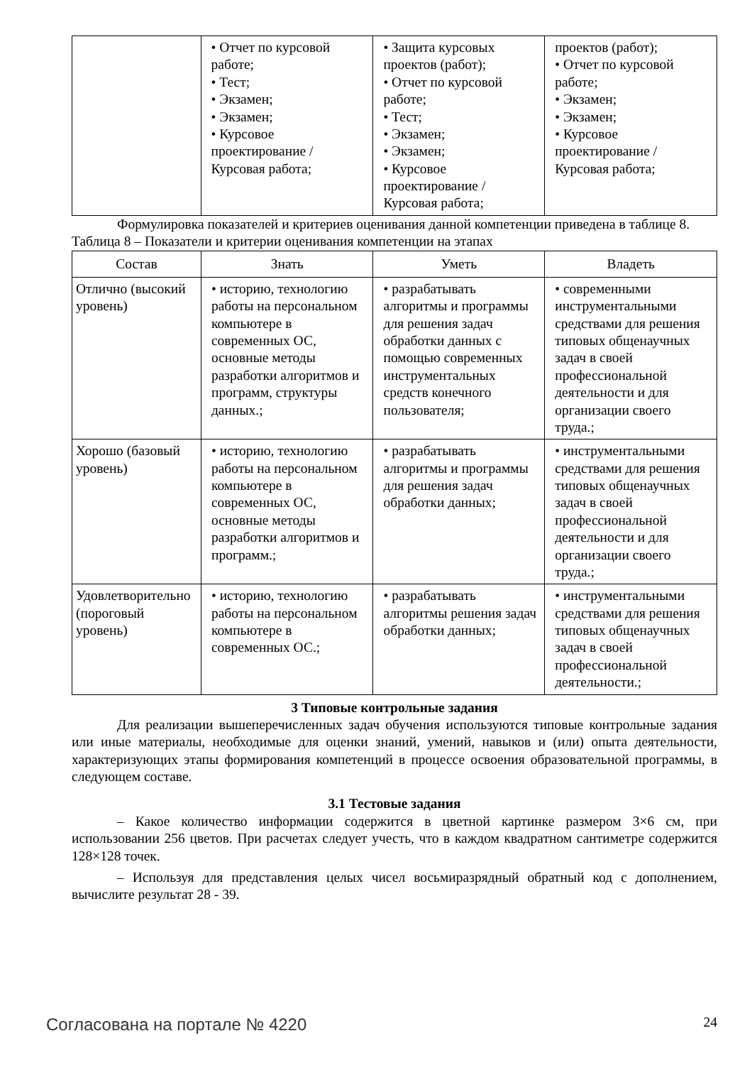| | • Отчет по курсовой работе; • Тест; • Экзамен; • Экзамен; • Курсовое проектирование / Курсовая работа; | • Защита курсовых проектов (работ); • Отчет по курсовой работе; • Тест; • Экзамен; • Экзамен; • Курсовое проектирование / Курсовая работа; | проектов (работ); • Отчет по курсовой работе; • Экзамен; • Экзамен; • Курсовое проектирование / Курсовая работа; |
Формулировка показателей и критериев оценивания данной компетенции приведена в таблице 8.
Таблица 8 – Показатели и критерии оценивания компетенции на этапах
| Состав | Знать | Уметь | Владеть |
| --- | --- | --- | --- |
| Отлично (высокий уровень) | • историю, технологию работы на персональном компьютере в современных ОС, основные методы разработки алгоритмов и программ, структуры данных.; | • разрабатывать алгоритмы и программы для решения задач обработки данных с помощью современных инструментальных средств конечного пользователя; | • современными инструментальными средствами для решения типовых общенаучных задач в своей профессиональной деятельности и для организации своего труда.; |
| Хорошо (базовый уровень) | • историю, технологию работы на персональном компьютере в современных ОС, основные методы разработки алгоритмов и программ.; | • разрабатывать алгоритмы и программы для решения задач обработки данных; | • инструментальными средствами для решения типовых общенаучных задач в своей профессиональной деятельности и для организации своего труда.; |
| Удовлетворительно (пороговый уровень) | • историю, технологию работы на персональном компьютере в современных ОС.; | • разрабатывать алгоритмы решения задач обработки данных; | • инструментальными средствами для решения типовых общенаучных задач в своей профессиональной деятельности.; |
3 Типовые контрольные задания
Для реализации вышеперечисленных задач обучения используются типовые контрольные задания или иные материалы, необходимые для оценки знаний, умений, навыков и (или) опыта деятельности, характеризующих этапы формирования компетенций в процессе освоения образовательной программы, в следующем составе.
3.1 Тестовые задания
– Какое количество информации содержится в цветной картинке размером 3×6 см, при использовании 256 цветов. При расчетах следует учесть, что в каждом квадратном сантиметре содержится 128×128 точек.
– Используя для представления целых чисел восьмиразрядный обратный код с дополнением, вычислите результат 28 - 39.
Согласована на портале № 4220 24